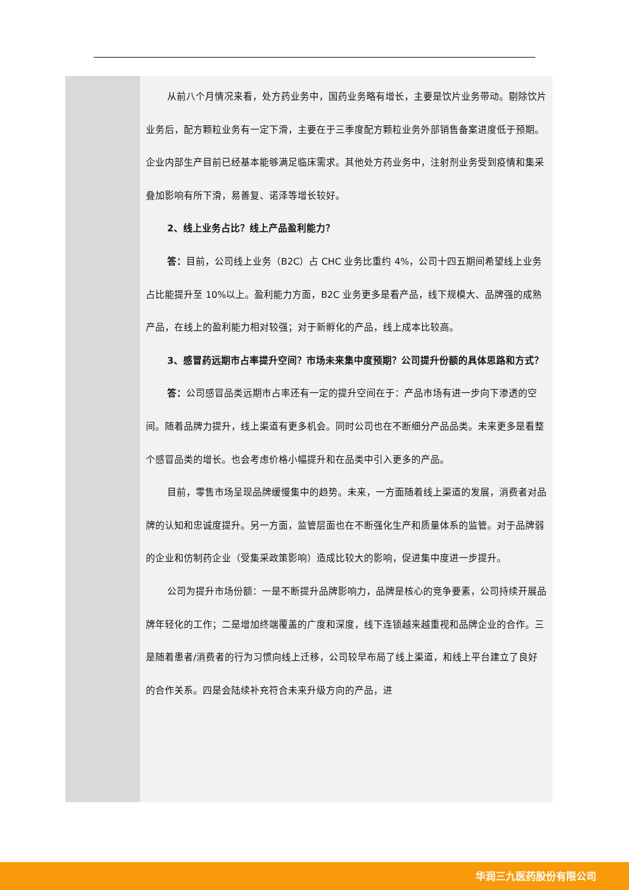| | 从前八个月情况来看，处方药业务中，国药业务略有增长，主要是饮片业务带动。剔除饮片业务后，配方颗粒业务有一定下滑，主要在于三季度配方颗粒业务外部销售备案进度低于预期。企业内部生产目前已经基本能够满足临床需求。其他处方药业务中，注射剂业务受到疫情和集采叠加影响有所下滑，易善复、诺泽等增长较好。 2、线上业务占比？线上产品盈利能力？ 答： 目前，公司线上业务（B2C）占 CHC 业务比重约 4%，公司十四五期间希望线上业务占比能提升至 10%以上。盈利能力方面，B2C 业务更多是看产品，线下规模大、品牌强的成熟产品，在线上的盈利能力相对较强；对于新孵化的产品，线上成本比较高。 3、感冒药远期市占率提升空间？市场未来集中度预期？公司提升份额的具体思路和方式？ 答： 公司感冒品类远期市占率还有一定的提升空间在于：产品市场有进一步向下渗透的空间。随着品牌力提升，线上渠道有更多机会。同时公司也在不断细分产品品类。未来更多是看整个感冒品类的增长。也会考虑价格小幅提升和在品类中引入更多的产品。 目前，零售市场呈现品牌缓慢集中的趋势。未来，一方面随着线上渠道的发展，消费者对品牌的认知和忠诚度提升。另一方面，监管层面也在不断强化生产和质量体系的监管。对于品牌弱的企业和仿制药企业（受集采政策影响）造成比较大的影响，促进集中度进一步提升。 公司为提升市场份额：一是不断提升品牌影响力，品牌是核心的竞争要素，公司持续开展品牌年轻化的工作；二是增加终端覆盖的广度和深度，线下连锁越来越重视和品牌企业的合作。三是随着患者/消费者的行为习惯向线上迁移，公司较早布局了线上渠道，和线上平台建立了良好的合作关系。四是会陆续补充符合未来升级方向的产品，进 |
华润三九医药股份有限公司